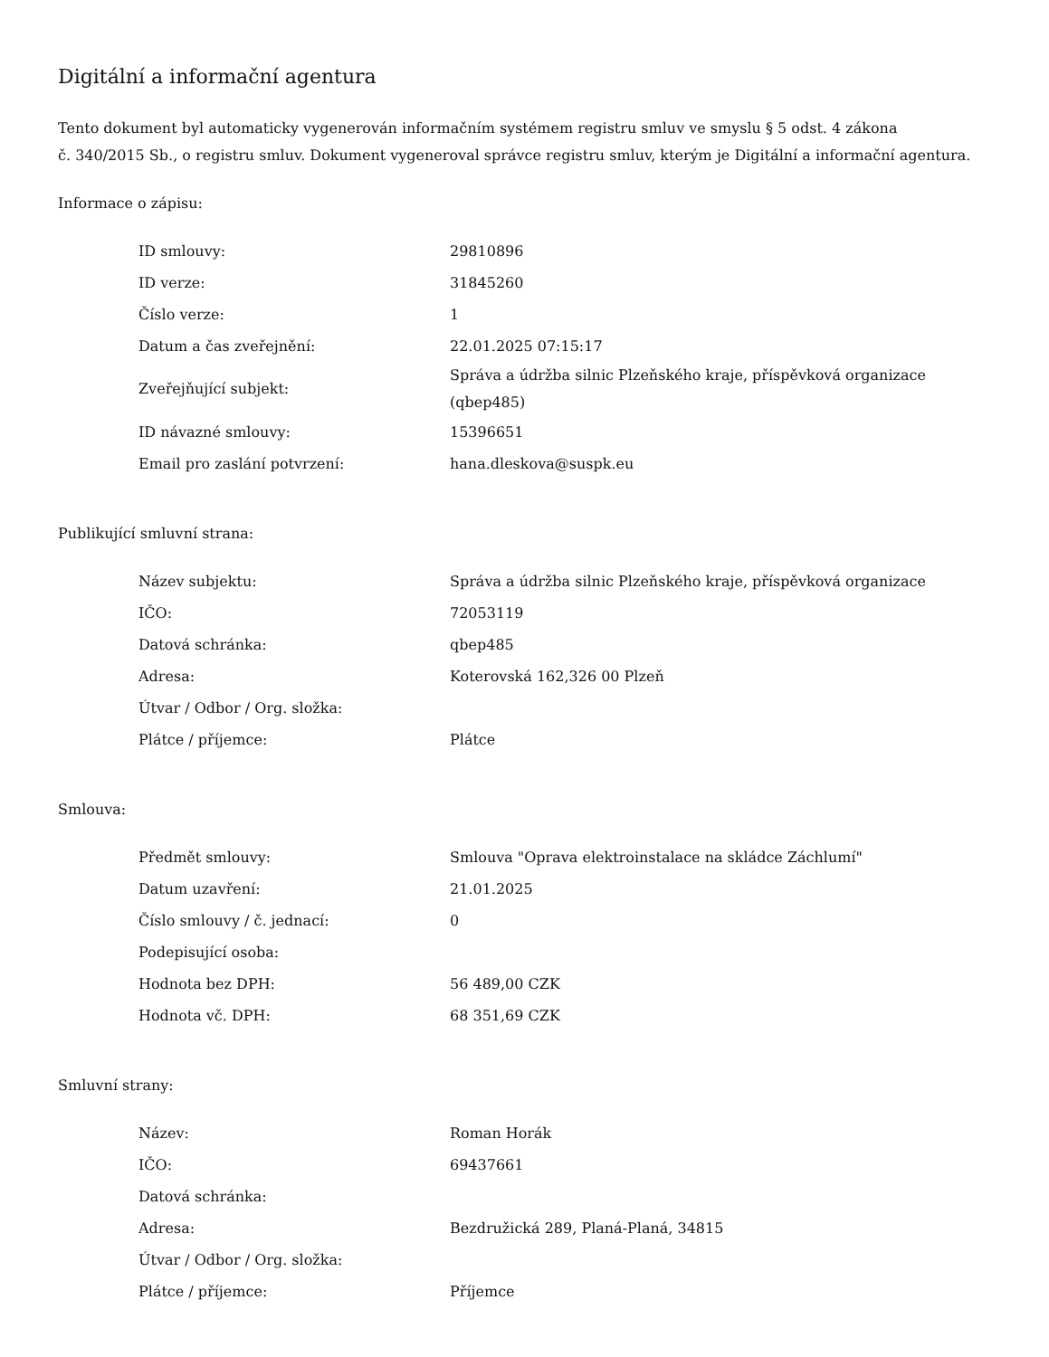Digitální a informační agentura
Tento dokument byl automaticky vygenerován informačním systémem registru smluv ve smyslu § 5 odst. 4 zákona
č. 340/2015 Sb., o registru smluv. Dokument vygeneroval správce registru smluv, kterým je Digitální a informační agentura.
Informace o zápisu:
| ID smlouvy: | 29810896 |
| ID verze: | 31845260 |
| Číslo verze: | 1 |
| Datum a čas zveřejnění: | 22.01.2025 07:15:17 |
| Zveřejňující subjekt: | Správa a údržba silnic Plzeňského kraje, příspěvková organizace (qbep485) |
| ID návazné smlouvy: | 15396651 |
| Email pro zaslání potvrzení: | hana.dleskova@suspk.eu |
Publikující smluvní strana:
| Název subjektu: | Správa a údržba silnic Plzeňského kraje, příspěvková organizace |
| IČO: | 72053119 |
| Datová schránka: | qbep485 |
| Adresa: | Koterovská 162,326 00 Plzeň |
| Útvar / Odbor / Org. složka: | |
| Plátce / příjemce: | Plátce |
Smlouva:
| Předmět smlouvy: | Smlouva "Oprava elektroinstalace na skládce Záchlumí" |
| Datum uzavření: | 21.01.2025 |
| Číslo smlouvy / č. jednací: | 0 |
| Podepisující osoba: | |
| Hodnota bez DPH: | 56 489,00 CZK |
| Hodnota vč. DPH: | 68 351,69 CZK |
Smluvní strany:
| Název: | Roman Horák |
| IČO: | 69437661 |
| Datová schránka: | |
| Adresa: | Bezdružická 289, Planá-Planá, 34815 |
| Útvar / Odbor / Org. složka: | |
| Plátce / příjemce: | Příjemce |